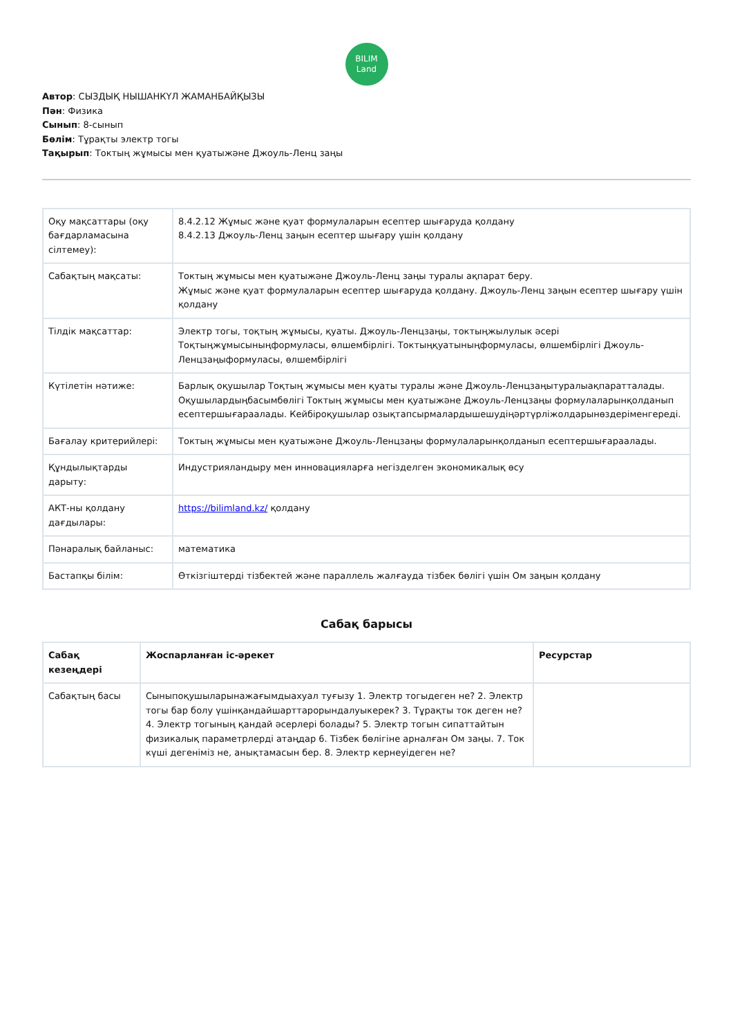BILIM
Land
Автор: СЫЗДЫҚ НЫШАНКҮЛ ЖАМАНБАЙҚЫЗЫ
Пән: Физика
Сынып: 8-сынып
Бөлім: Тұрақты электр тогы
Тақырып: Токтың жұмысы мен қуатыжәне Джоуль-Ленц заңы
| Оқу мақсаттары (оқу бағдарламасына сілтемеу): | 8.4.2.12 Жұмыс және қуат формулаларын есептер шығаруда қолдану 8.4.2.13 Джоуль-Ленц заңын есептер шығару үшін қолдану |
| Сабақтың мақсаты: | Токтың жұмысы мен қуатыжәне Джоуль-Ленц заңы туралы ақпарат беру. Жұмыс және қуат формулаларын есептер шығаруда қолдану. Джоуль-Ленц заңын есептер шығару үшін қолдану |
| Тілдік мақсаттар: | Электр тогы, тоқтың жұмысы, қуаты. Джоуль-Ленцзаңы, токтыңжылулык әсері Тоқтыңжұмысыныңформуласы, өлшембірлігі. Токтыңқуатыныңформуласы, өлшембірлігі Джоуль-Ленцзаңыформуласы, өлшембірлігі |
| Күтілетін нәтиже: | Барлық оқушылар Тоқтың жұмысы мен қуаты туралы және Джоуль-Ленцзаңытуралыақпаратталады. Оқушылардыңбасымбөлігі Токтың жұмысы мен қуатыжәне Джоуль-Ленцзаңы формулаларынқолданып есептершығараалады. Кейбіроқушылар озықтапсырмалардышешудіңәртүрліжолдарынөздеріменгереді. |
| Бағалау критерийлері: | Токтың жұмысы мен қуатыжәне Джоуль-Ленцзаңы формулаларынқолданып есептершығараалады. |
| Құндылықтарды дарыту: | Индустрияландыру мен инновацияларға негізделген экономикалық өсу |
| АКТ-ны қолдану дағдылары: | https://bilimland.kz/ қолдану |
| Пәнаралық байланыс: | математика |
| Бастапқы білім: | Өткізгіштерді тізбектей және параллель жалғауда тізбек бөлігі үшін Ом заңын қолдану |
Сабақ барысы
| Сабақ кезеңдері | Жоспарланған іс-әрекет | Ресурстар |
| --- | --- | --- |
| Сабақтың басы | Сыныпоқушыларынажағымдыахуал туғызу 1. Электр тогыдеген не? 2. Электр тогы бар болу үшінқандайшарттарорындалуыкерек? 3. Тұрақты ток деген не? 4. Электр тогының қандай әсерлері болады? 5. Электр тогын сипаттайтын физикалық параметрлерді атаңдар 6. Тізбек бөлігіне арналған Ом заңы. 7. Ток күші дегеніміз не, анықтамасын бер. 8. Электр кернеуідеген не? | |